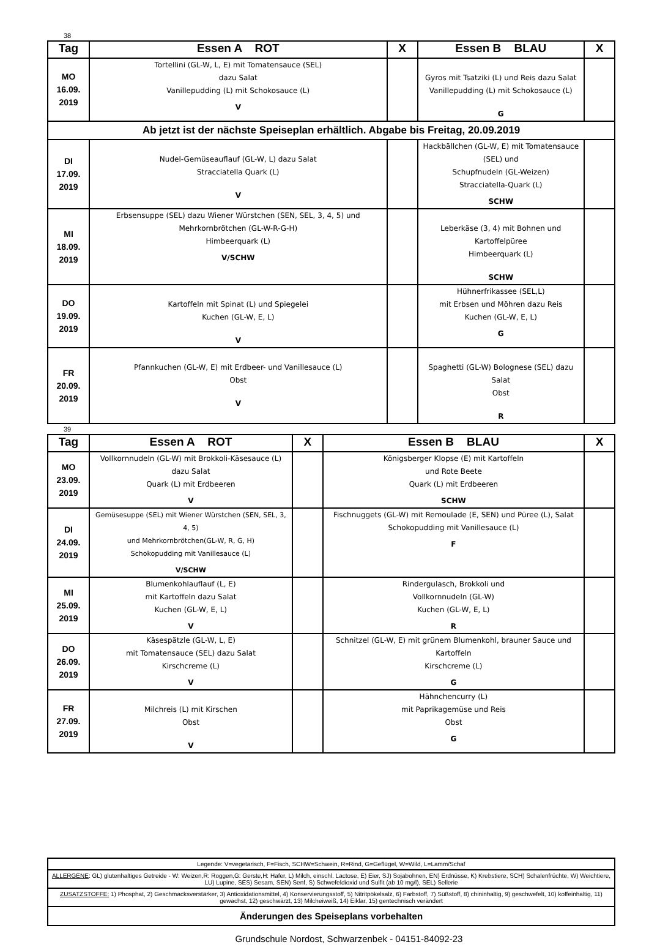38
| Tag | Essen A ROT | X | Essen B BLAU | X |
| --- | --- | --- | --- | --- |
| MO 16.09. 2019 | Tortellini (GL-W, L, E) mit Tomatensauce (SEL) dazu Salat Vanillepudding (L) mit Schokosauce (L) V | | Gyros mit Tsatziki (L) und Reis dazu Salat Vanillepudding (L) mit Schokosauce (L) G | |
| Ab jetzt ist der nächste Speiseplan erhältlich. Abgabe bis Freitag, 20.09.2019 | | | | |
| DI 17.09. 2019 | Nudel-Gemüseauflauf (GL-W, L) dazu Salat Stracciatella Quark (L) V | | Hackbällchen (GL-W, E) mit Tomatensauce (SEL) und Schupfnudeln (GL-Weizen) Stracciatella-Quark (L) SCHW | |
| MI 18.09. 2019 | Erbsensuppe (SEL) dazu Wiener Würstchen (SEN, SEL, 3, 4, 5) und Mehrkornbrötchen (GL-W-R-G-H) Himbeerquark (L) V/SCHW | | Leberkäse (3, 4) mit Bohnen und Kartoffelpüree Himbeerquark (L) SCHW | |
| DO 19.09. 2019 | Kartoffeln mit Spinat (L) und Spiegelei Kuchen (GL-W, E, L) V | | Hühnerfrikassee (SEL,L) mit Erbsen und Möhren dazu Reis Kuchen (GL-W, E, L) G | |
| FR 20.09. 2019 | Pfannkuchen (GL-W, E) mit Erdbeer- und Vanillesauce (L) Obst V | | Spaghetti (GL-W) Bolognese (SEL) dazu Salat Obst R | |
39
| Tag | Essen A ROT | X | Essen B BLAU | X |
| --- | --- | --- | --- | --- |
| MO 23.09. 2019 | Vollkornnudeln (GL-W) mit Brokkoli-Käsesauce (L) dazu Salat Quark (L) mit Erdbeeren V | | Königsberger Klopse (E) mit Kartoffeln und Rote Beete Quark (L) mit Erdbeeren SCHW | |
| DI 24.09. 2019 | Gemüsesuppe (SEL) mit Wiener Würstchen (SEN, SEL, 3, 4, 5) und Mehrkornbrötchen(GL-W, R, G, H) Schokopudding mit Vanillesauce (L) V/SCHW | | Fischnuggets (GL-W) mit Remoulade (E, SEN) und Püree (L), Salat Schokopudding mit Vanillesauce (L) F | |
| MI 25.09. 2019 | Blumenkohlauflauf (L, E) mit Kartoffeln dazu Salat Kuchen (GL-W, E, L) V | | Rindergulasch, Brokkoli und Vollkornnudeln (GL-W) Kuchen (GL-W, E, L) R | |
| DO 26.09. 2019 | Käsespätzle (GL-W, L, E) mit Tomatensauce (SEL) dazu Salat Kirschcreme (L) V | | Schnitzel (GL-W, E) mit grünem Blumenkohl, brauner Sauce und Kartoffeln Kirschcreme (L) G | |
| FR 27.09. 2019 | Milchreis (L) mit Kirschen Obst V | | Hähnchencurry (L) mit Paprikagemüse und Reis Obst G | |
| Legende: V=vegetarisch, F=Fisch, SCHW=Schwein, R=Rind, G=Geflügel, W=Wild, L=Lamm/Schaf |
| ALLERGENE : GL) glutenhaltiges Getreide - W: Weizen,R: Roggen,G: Gerste,H: Hafer, L) Milch, einschl. Lactose, E) Eier, SJ) Sojabohnen, EN) Erdnüsse, K) Krebstiere, SCH) Schalenfrüchte, W) Weichtiere, LU) Lupine, SES) Sesam, SEN) Senf, S) Schwefeldioxid und Sulfit (ab 10 mg/l), SEL) Sellerie |
| ZUSATZSTOFFE: 1) Phosphat, 2) Geschmacksverstärker, 3) Antioxidationsmittel, 4) Konservierungsstoff, 5) Nitritpökelsalz, 6) Farbstoff, 7) Süßstoff, 8) chininhaltig, 9) geschwefelt, 10) koffeinhaltig, 11) gewachst, 12) geschwärzt, 13) Milcheiweiß, 14) Eiklar, 15) gentechnisch verändert |
| Änderungen des Speiseplans vorbehalten |
Grundschule Nordost, Schwarzenbek - 04151-84092-23